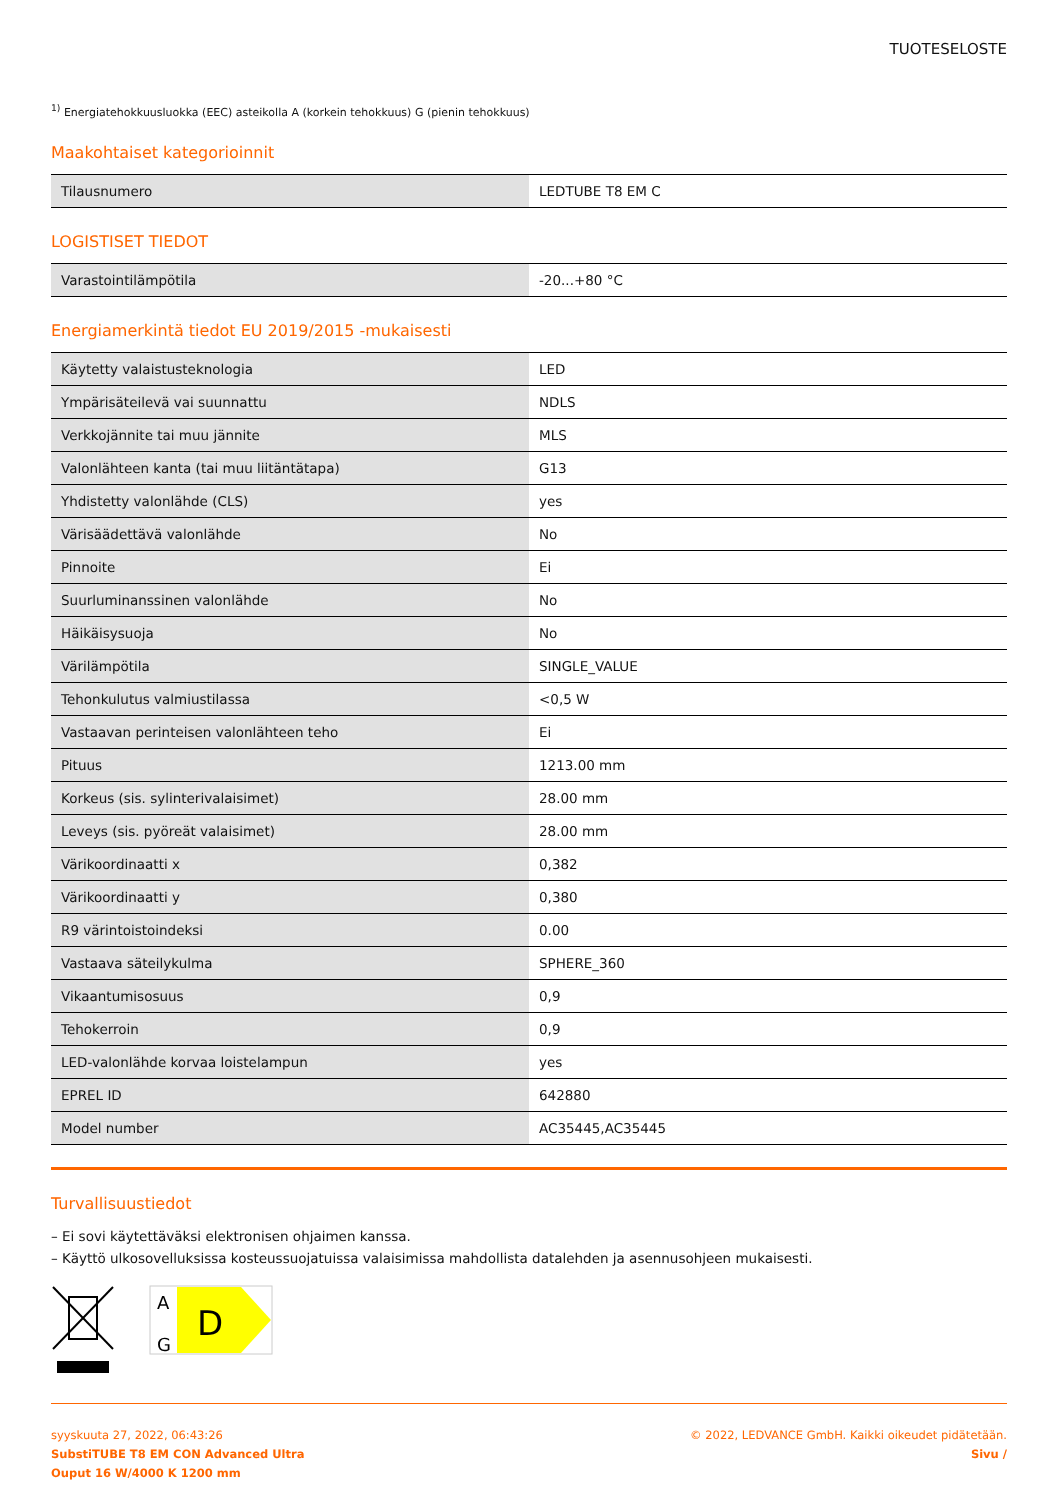TUOTESELOSTE
<sup>1)</sup> Energiatehokkuusluokka (EEC) asteikolla A (korkein tehokkuus) G (pienin tehokkuus)
Maakohtaiset kategorioinnit
| Tilausnumero | LEDTUBE T8 EM C |
LOGISTISET TIEDOT
| Varastointilämpötila | -20...+80 °C |
Energiamerkintä tiedot EU 2019/2015 -mukaisesti
| Käytetty valaistusteknologia | LED |
| Ympärisäteilevä vai suunnattu | NDLS |
| Verkkojännite tai muu jännite | MLS |
| Valonlähteen kanta (tai muu liitäntätapa) | G13 |
| Yhdistetty valonlähde (CLS) | yes |
| Värisäädettävä valonlähde | No |
| Pinnoite | Ei |
| Suurluminanssinen valonlähde | No |
| Häikäisysuoja | No |
| Värilämpötila | SINGLE_VALUE |
| Tehonkulutus valmiustilassa | <0,5 W |
| Vastaavan perinteisen valonlähteen teho | Ei |
| Pituus | 1213.00 mm |
| Korkeus (sis. sylinterivalaisimet) | 28.00 mm |
| Leveys (sis. pyöreät valaisimet) | 28.00 mm |
| Värikoordinaatti x | 0,382 |
| Värikoordinaatti y | 0,380 |
| R9 värintoistoindeksi | 0.00 |
| Vastaava säteilykulma | SPHERE_360 |
| Vikaantumisosuus | 0,9 |
| Tehokerroin | 0,9 |
| LED-valonlähde korvaa loistelampun | yes |
| EPREL ID | 642880 |
| Model number | AC35445,AC35445 |
Turvallisuustiedot
– Ei sovi käytettäväksi elektronisen ohjaimen kanssa.
– Käyttö ulkosovelluksissa kosteussuojatuissa valaisimissa mahdollista datalehden ja asennusohjeen mukaisesti.
A
G
D
syyskuuta 27, 2022, 06:43:26
SubstiTUBE T8 EM CON Advanced Ultra
Ouput 16 W/4000 K 1200 mm
© 2022, LEDVANCE GmbH. Kaikki oikeudet pidätetään.
Sivu /